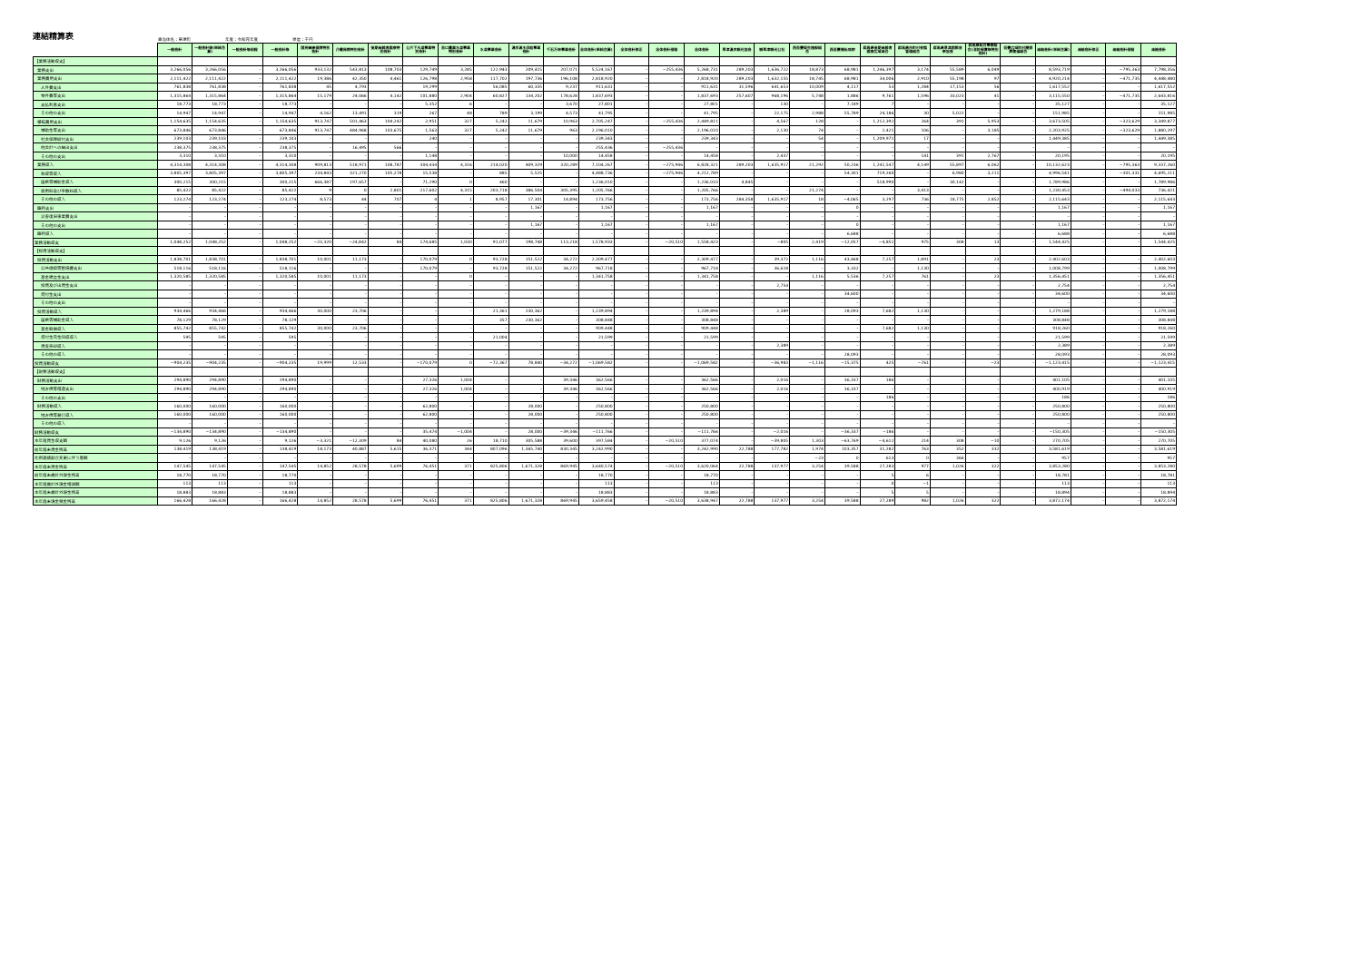連結精算表
自治体名：草津町 年度：令和元年度 単位：千円
| | 一般会計 | 一般会計等(単純合算) | 一般会計等相殺 | 一般会計等 | 国民健康保険特別会計 | 介護保険特別会計 | 後期高齢者医療特別会計 | 公共下水道事業特別会計 | 吾口農業水道事業特別会計 | 水道事業会計 | 温泉温水供給事業会計 | 千石万来事業会計 | 全体会計(単純合算) | 全体会計修正 | 全体会計相殺 | 全体会計 | 草津温泉観光協会 | 観草津観光公社 | 西吾妻衛生施設組合 | 西吾妻福祉病院 | 群馬県後期高齢者医療広域連合 | 群馬県市町村会館管理組合 | 群馬県草津国際音楽協会 | 群馬県総合事務組合(消防補償等特別会計) | 吾妻広域町村圏振興整備組合 | 連結会計(単純合算) | 連結会計修正 | 連結会計相殺 | 連結会計 |
| --- | --- | --- | --- | --- | --- | --- | --- | --- | --- | --- | --- | --- | --- | --- | --- | --- | --- | --- | --- | --- | --- | --- | --- | --- | --- | --- | --- | --- | --- |
| 【業務活動収支】 | | | | | | | | | | | | | | | | | | | | | | | | | | | | | |
| 業務支出 | 3,266,056 | 3,266,056 | – | 3,266,056 | 933,132 | 543,813 | 108,703 | 129,749 | 3,285 | 122,943 | 209,415 | 207,071 | 5,524,167 | – | −255,436 | 5,268,731 | 289,203 | 1,636,722 | 18,873 | 68,981 | 1,246,397 | 3,174 | 55,589 | 6,049 | – | 8,593,719 | – | −795,363 | 7,798,356 |
| 業務費用支出 | 2,111,422 | 2,111,422 | – | 2,111,422 | 19,386 | 42,350 | 4,461 | 126,798 | 2,958 | 117,702 | 197,736 | 196,108 | 2,818,920 | – | – | 2,818,920 | 289,203 | 1,632,155 | 18,745 | 68,981 | 34,006 | 2,910 | 55,198 | 97 | – | 4,920,214 | – | −471,735 | 4,448,480 |
| 人件費支出 | 761,838 | 761,838 | – | 761,838 | 45 | 4,793 | – | 19,299 | – | 56,085 | 60,335 | 9,237 | 911,631 | – | – | 911,631 | 31,596 | 641,653 | 10,009 | 4,117 | 53 | 1,284 | 17,153 | 56 | – | 1,617,552 | – | – | 1,617,552 |
| 物件費等支出 | 1,315,864 | 1,315,864 | – | 1,315,864 | 15,179 | 24,066 | 4,142 | 101,880 | 2,904 | 60,827 | 134,202 | 178,628 | 1,837,693 | – | – | 1,837,693 | 257,607 | 968,196 | 5,748 | 1,886 | 9,761 | 1,596 | 33,023 | 41 | – | 3,115,550 | – | −471,735 | 2,643,816 |
| 支払利息支出 | 18,773 | 18,773 | – | 18,773 | – | – | – | 5,352 | 6 | – | – | 3,670 | 27,801 | – | – | 27,801 | – | 130 | – | 7,189 | 7 | – | – | – | – | 35,127 | – | – | 35,127 |
| その他の支出 | 14,947 | 14,947 | – | 14,947 | 4,162 | 13,491 | 319 | 267 | 48 | 789 | 3,199 | 4,573 | 41,795 | – | – | 41,795 | – | 22,175 | 2,988 | 55,789 | 24,186 | 30 | 5,022 | – | – | 151,985 | – | – | 151,985 |
| 移転費用支出 | 1,154,635 | 1,154,635 | – | 1,154,635 | 913,747 | 501,463 | 104,242 | 2,951 | 327 | 5,242 | 11,679 | 10,963 | 2,705,247 | – | −255,436 | 2,449,811 | – | 4,567 | 128 | – | 1,212,392 | 264 | 391 | 5,953 | – | 3,673,505 | – | −323,629 | 3,349,877 |
| 補助金等支出 | 673,846 | 673,846 | – | 673,846 | 913,747 | 484,968 | 103,675 | 1,563 | 327 | 5,242 | 11,679 | 963 | 2,196,010 | – | – | 2,196,010 | – | 2,130 | 74 | – | 2,421 | 106 | – | 3,185 | – | 2,203,925 | – | −323,629 | 1,880,297 |
| 社会保障給付支出 | 239,103 | 239,103 | – | 239,103 | – | – | – | 240 | – | – | – | – | 239,343 | – | – | 239,343 | – | – | 54 | – | 1,209,971 | 17 | – | – | – | 1,449,385 | – | – | 1,449,385 |
| 他会計への繰出支出 | 238,375 | 238,375 | – | 238,375 | – | 16,495 | 566 | – | – | – | – | – | 255,436 | – | −255,436 | – | – | – | – | – | – | – | – | – | – | – | – | – | – |
| その他の支出 | 3,310 | 3,310 | – | 3,310 | – | – | – | 1,148 | – | – | – | 10,000 | 14,458 | – | – | 14,458 | – | 2,437 | – | – | – | 141 | 391 | 2,767 | – | 20,195 | – | – | 20,195 |
| 業務収入 | 4,314,308 | 4,314,308 | – | 4,314,308 | 909,813 | 518,971 | 108,787 | 304,434 | 4,316 | 214,020 | 409,329 | 320,289 | 7,104,267 | – | −275,946 | 6,828,321 | 289,203 | 1,635,917 | 21,292 | 50,236 | 1,241,547 | 4,149 | 55,897 | 6,062 | – | 10,132,623 | – | −795,363 | 9,337,260 |
| 税収等収入 | 3,805,397 | 3,805,397 | – | 3,805,397 | 234,843 | 321,270 | 105,278 | 15,538 | – | 885 | 5,525 | – | 4,488,736 | – | −275,946 | 4,212,789 | – | – | – | 54,301 | 719,260 | – | 6,980 | 3,211 | – | 4,996,541 | – | −301,331 | 4,695,211 |
| 国県等補助金収入 | 300,215 | 300,215 | – | 300,215 | 666,387 | 197,657 | – | 71,290 | 0 | 460 | – | – | 1,236,010 | – | – | 1,236,010 | 4,845 | – | – | – | 518,990 | – | 30,142 | – | – | 1,789,986 | – | – | 1,789,986 |
| 使用料及び手数料収入 | 85,422 | 85,422 | – | 85,422 | 9 | 0 | 2,801 | 217,602 | 4,315 | 203,718 | 386,504 | 305,395 | 1,205,766 | – | – | 1,205,766 | – | – | 21,274 | – | – | 3,413 | – | – | – | 1,230,453 | – | −494,033 | 736,421 |
| その他の収入 | 123,274 | 123,274 | – | 123,274 | 8,573 | 44 | 707 | 4 | 1 | 8,957 | 17,301 | 14,894 | 173,756 | – | – | 173,756 | 284,358 | 1,635,917 | 18 | −4,065 | 3,297 | 736 | 18,775 | 2,852 | – | 2,115,643 | – | – | 2,115,643 |
| 臨時支出 | – | – | – | – | – | – | – | – | – | – | 1,167 | – | 1,167 | – | – | 1,167 | – | – | – | 0 | – | – | – | – | – | 1,167 | – | – | 1,167 |
| 災害復旧事業費支出 | – | – | – | – | – | – | – | – | – | – | – | – | – | – | – | – | – | – | – | – | – | – | – | – | – | – | – | – | – |
| その他の支出 | – | – | – | – | – | – | – | – | – | – | 1,167 | – | 1,167 | – | – | 1,167 | – | – | – | 0 | – | – | – | – | – | 1,167 | – | – | 1,167 |
| 臨時収入 | – | – | – | – | – | – | – | – | – | – | – | – | – | – | – | – | – | – | – | 6,688 | – | – | – | – | – | 6,688 | – | – | 6,688 |
| 業務活動収支 | 1,048,252 | 1,048,252 | – | 1,048,252 | −23,320 | −24,842 | 84 | 174,685 | 1,030 | 91,077 | 198,748 | 113,218 | 1,578,933 | – | −20,510 | 1,558,423 | – | −805 | 2,419 | −12,057 | −4,851 | 975 | 308 | 13 | – | 1,544,425 | – | – | 1,544,425 |
| 【投資活動収支】 | | | | | | | | | | | | | | | | | | | | | | | | | | | | | |
| 投資活動支出 | 1,838,701 | 1,838,701 | – | 1,838,701 | 10,001 | 11,173 | – | 170,079 | 0 | 93,728 | 151,522 | 34,272 | 2,309,477 | – | – | 2,309,477 | – | 39,372 | 1,116 | 43,468 | 7,257 | 1,891 | – | 23 | – | 2,402,603 | – | – | 2,402,603 |
| 公共施設等整備費支出 | 518,116 | 518,116 | – | 518,116 | – | – | – | 170,079 | – | 93,728 | 151,522 | 34,272 | 967,718 | – | – | 967,718 | – | 36,618 | – | 3,332 | – | 1,130 | – | – | – | 1,008,799 | – | – | 1,008,799 |
| 基金積立金支出 | 1,320,585 | 1,320,585 | – | 1,320,585 | 10,001 | 11,173 | – | – | 0 | – | – | – | 1,341,758 | – | – | 1,341,758 | – | – | 1,116 | 5,536 | 7,257 | 761 | – | 23 | – | 1,356,451 | – | – | 1,356,451 |
| 投資及び出資金支出 | – | – | – | – | – | – | – | – | – | – | – | – | – | – | – | – | – | 2,754 | – | – | – | – | – | – | – | 2,754 | – | – | 2,754 |
| 貸付金支出 | – | – | – | – | – | – | – | – | – | – | – | – | – | – | – | – | – | – | – | 34,600 | – | – | – | – | – | 34,600 | – | – | 34,600 |
| その他の支出 | – | – | – | – | – | – | – | – | – | – | – | – | – | – | – | – | – | – | – | – | – | – | – | – | – | – | – | – | – |
| 投資活動収入 | 934,466 | 934,466 | – | 934,466 | 30,000 | 23,706 | – | – | – | 21,361 | 230,362 | – | 1,239,894 | – | – | 1,239,894 | – | 2,389 | – | 28,093 | 7,682 | 1,130 | – | – | – | 1,279,188 | – | – | 1,279,188 |
| 国県等補助金収入 | 78,129 | 78,129 | – | 78,129 | – | – | – | – | – | 357 | 230,362 | – | 308,848 | – | – | 308,848 | – | – | – | – | – | – | – | – | – | 308,848 | – | – | 308,848 |
| 基金取崩収入 | 855,742 | 855,742 | – | 855,742 | 30,000 | 23,706 | – | – | – | – | – | – | 909,448 | – | – | 909,448 | – | – | – | – | 7,682 | 1,130 | – | – | – | 918,260 | – | – | 918,260 |
| 貸付金元金回収収入 | 595 | 595 | – | 595 | – | – | – | – | – | 21,004 | – | – | 21,599 | – | – | 21,599 | – | – | – | – | – | – | – | – | – | 21,599 | – | – | 21,599 |
| 資産売却収入 | – | – | – | – | – | – | – | – | – | – | – | – | – | – | – | – | – | 2,389 | – | – | – | – | – | – | – | 2,389 | – | – | 2,389 |
| その他の収入 | – | – | – | – | – | – | – | – | – | – | – | – | – | – | – | – | – | – | – | 28,093 | – | – | – | – | – | 28,093 | – | – | 28,093 |
| 投資活動収支 | −904,235 | −904,235 | – | −904,235 | 19,999 | 12,533 | – | −170,079 | 0 | −72,367 | 78,840 | −34,272 | −1,069,582 | – | – | −1,069,582 | – | −36,983 | −1,116 | −15,375 | 425 | −761 | – | −23 | – | −1,123,415 | – | – | −1,123,415 |
| 【財務活動収支】 | | | | | | | | | | | | | | | | | | | | | | | | | | | | | |
| 財務活動支出 | 294,890 | 294,890 | – | 294,890 | – | – | – | 27,326 | 1,004 | – | – | 39,346 | 362,566 | – | – | 362,566 | – | 2,016 | – | 36,337 | 186 | – | – | – | – | 401,105 | – | – | 401,105 |
| 地方債等償還支出 | 294,890 | 294,890 | – | 294,890 | – | – | – | 27,326 | 1,004 | – | – | 39,346 | 362,566 | – | – | 362,566 | – | 2,016 | – | 36,337 | – | – | – | – | – | 400,919 | – | – | 400,919 |
| その他の支出 | – | – | – | – | – | – | – | – | – | – | – | – | – | – | – | – | – | – | – | – | 186 | – | – | – | – | 186 | – | – | 186 |
| 財務活動収入 | 160,000 | 160,000 | – | 160,000 | – | – | – | 62,800 | – | – | 28,000 | – | 250,800 | – | – | 250,800 | – | – | – | – | – | – | – | – | – | 250,800 | – | – | 250,800 |
| 地方債等発行収入 | 160,000 | 160,000 | – | 160,000 | – | – | – | 62,800 | – | – | 28,000 | – | 250,800 | – | – | 250,800 | – | – | – | – | – | – | – | – | – | 250,800 | – | – | 250,800 |
| その他の収入 | – | – | – | – | – | – | – | – | – | – | – | – | – | – | – | – | – | – | – | – | – | – | – | – | – | – | – | – | – |
| 財務活動収支 | −134,890 | −134,890 | – | −134,890 | – | – | – | 35,474 | −1,004 | – | 28,000 | −39,346 | −111,766 | – | – | −111,766 | – | −2,016 | – | −36,337 | −186 | – | – | – | – | −150,305 | – | – | −150,305 |
| 本年度資金収支額 | 9,126 | 9,126 | – | 9,126 | −3,321 | −12,309 | 84 | 40,080 | 26 | 18,710 | 305,588 | 39,600 | 397,584 | – | −20,510 | 377,074 | – | −39,805 | 1,303 | −63,769 | −4,612 | 214 | 308 | −10 | – | 270,705 | – | – | 270,705 |
| 前年度末資金残高 | 138,419 | 138,419 | – | 138,419 | 18,173 | 40,887 | 5,615 | 36,371 | 344 | 807,096 | 1,365,740 | 830,345 | 3,242,990 | – | – | 3,242,990 | 22,788 | 177,782 | 1,974 | 103,357 | 31,282 | 763 | 352 | 332 | – | 3,581,619 | – | – | 3,581,619 |
| 比例連結割合変更に伴う差額 | – | – | – | – | – | – | – | – | – | – | – | – | – | – | – | – | – | – | −23 | 0 | 613 | 0 | 366 | – | – | 957 | – | – | 957 |
| 本年度末資金残高 | 147,545 | 147,545 | – | 147,545 | 14,852 | 28,578 | 5,699 | 76,451 | 371 | 825,806 | 1,671,328 | 869,945 | 3,640,574 | – | −20,510 | 3,620,064 | 22,788 | 137,977 | 3,254 | 39,588 | 27,283 | 977 | 1,026 | 322 | – | 3,853,280 | – | – | 3,853,280 |
| 前年度末歳計外現金残高 | 18,770 | 18,770 | – | 18,770 | – | – | – | – | – | – | – | – | 18,770 | – | – | 18,770 | – | – | – | – | 5 | 6 | – | – | – | 18,781 | – | – | 18,781 |
| 本年度歳計外現金増減額 | 113 | 113 | – | 113 | – | – | – | – | – | – | – | – | 113 | – | – | 113 | – | – | – | – | 0 | −1 | – | – | – | 113 | – | – | 113 |
| 本年度末歳計外現金残高 | 18,883 | 18,883 | – | 18,883 | – | – | – | – | – | – | – | – | 18,883 | – | – | 18,883 | – | – | – | – | 5 | 5 | – | – | – | 18,894 | – | – | 18,894 |
| 本年度末現金預金残高 | 166,428 | 166,428 | – | 166,428 | 14,852 | 28,578 | 5,699 | 76,451 | 371 | 825,806 | 1,671,328 | 869,945 | 3,659,458 | – | −20,510 | 3,638,947 | 22,788 | 137,977 | 3,254 | 39,588 | 27,289 | 982 | 1,026 | 322 | – | 3,872,174 | – | – | 3,872,174 |